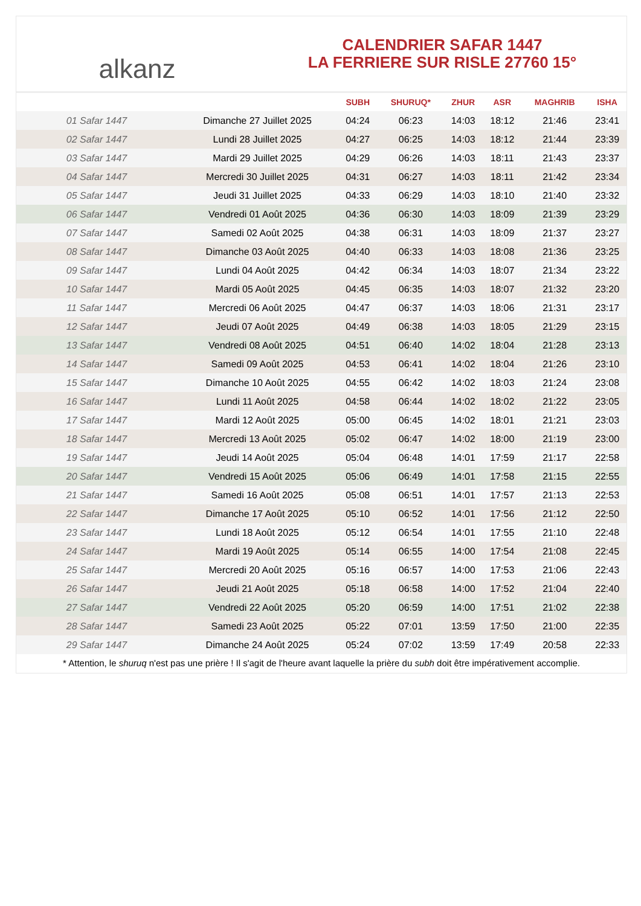alkanz
CALENDRIER SAFAR 1447
LA FERRIERE SUR RISLE 27760 15°
| | | SUBH | SHURUQ* | ZHUR | ASR | MAGHRIB | ISHA |
| --- | --- | --- | --- | --- | --- | --- | --- |
| 01 Safar 1447 | Dimanche 27 Juillet 2025 | 04:24 | 06:23 | 14:03 | 18:12 | 21:46 | 23:41 |
| 02 Safar 1447 | Lundi 28 Juillet 2025 | 04:27 | 06:25 | 14:03 | 18:12 | 21:44 | 23:39 |
| 03 Safar 1447 | Mardi 29 Juillet 2025 | 04:29 | 06:26 | 14:03 | 18:11 | 21:43 | 23:37 |
| 04 Safar 1447 | Mercredi 30 Juillet 2025 | 04:31 | 06:27 | 14:03 | 18:11 | 21:42 | 23:34 |
| 05 Safar 1447 | Jeudi 31 Juillet 2025 | 04:33 | 06:29 | 14:03 | 18:10 | 21:40 | 23:32 |
| 06 Safar 1447 | Vendredi 01 Août 2025 | 04:36 | 06:30 | 14:03 | 18:09 | 21:39 | 23:29 |
| 07 Safar 1447 | Samedi 02 Août 2025 | 04:38 | 06:31 | 14:03 | 18:09 | 21:37 | 23:27 |
| 08 Safar 1447 | Dimanche 03 Août 2025 | 04:40 | 06:33 | 14:03 | 18:08 | 21:36 | 23:25 |
| 09 Safar 1447 | Lundi 04 Août 2025 | 04:42 | 06:34 | 14:03 | 18:07 | 21:34 | 23:22 |
| 10 Safar 1447 | Mardi 05 Août 2025 | 04:45 | 06:35 | 14:03 | 18:07 | 21:32 | 23:20 |
| 11 Safar 1447 | Mercredi 06 Août 2025 | 04:47 | 06:37 | 14:03 | 18:06 | 21:31 | 23:17 |
| 12 Safar 1447 | Jeudi 07 Août 2025 | 04:49 | 06:38 | 14:03 | 18:05 | 21:29 | 23:15 |
| 13 Safar 1447 | Vendredi 08 Août 2025 | 04:51 | 06:40 | 14:02 | 18:04 | 21:28 | 23:13 |
| 14 Safar 1447 | Samedi 09 Août 2025 | 04:53 | 06:41 | 14:02 | 18:04 | 21:26 | 23:10 |
| 15 Safar 1447 | Dimanche 10 Août 2025 | 04:55 | 06:42 | 14:02 | 18:03 | 21:24 | 23:08 |
| 16 Safar 1447 | Lundi 11 Août 2025 | 04:58 | 06:44 | 14:02 | 18:02 | 21:22 | 23:05 |
| 17 Safar 1447 | Mardi 12 Août 2025 | 05:00 | 06:45 | 14:02 | 18:01 | 21:21 | 23:03 |
| 18 Safar 1447 | Mercredi 13 Août 2025 | 05:02 | 06:47 | 14:02 | 18:00 | 21:19 | 23:00 |
| 19 Safar 1447 | Jeudi 14 Août 2025 | 05:04 | 06:48 | 14:01 | 17:59 | 21:17 | 22:58 |
| 20 Safar 1447 | Vendredi 15 Août 2025 | 05:06 | 06:49 | 14:01 | 17:58 | 21:15 | 22:55 |
| 21 Safar 1447 | Samedi 16 Août 2025 | 05:08 | 06:51 | 14:01 | 17:57 | 21:13 | 22:53 |
| 22 Safar 1447 | Dimanche 17 Août 2025 | 05:10 | 06:52 | 14:01 | 17:56 | 21:12 | 22:50 |
| 23 Safar 1447 | Lundi 18 Août 2025 | 05:12 | 06:54 | 14:01 | 17:55 | 21:10 | 22:48 |
| 24 Safar 1447 | Mardi 19 Août 2025 | 05:14 | 06:55 | 14:00 | 17:54 | 21:08 | 22:45 |
| 25 Safar 1447 | Mercredi 20 Août 2025 | 05:16 | 06:57 | 14:00 | 17:53 | 21:06 | 22:43 |
| 26 Safar 1447 | Jeudi 21 Août 2025 | 05:18 | 06:58 | 14:00 | 17:52 | 21:04 | 22:40 |
| 27 Safar 1447 | Vendredi 22 Août 2025 | 05:20 | 06:59 | 14:00 | 17:51 | 21:02 | 22:38 |
| 28 Safar 1447 | Samedi 23 Août 2025 | 05:22 | 07:01 | 13:59 | 17:50 | 21:00 | 22:35 |
| 29 Safar 1447 | Dimanche 24 Août 2025 | 05:24 | 07:02 | 13:59 | 17:49 | 20:58 | 22:33 |
* Attention, le shuruq n'est pas une prière ! Il s'agit de l'heure avant laquelle la prière du subh doit être impérativement accomplie.